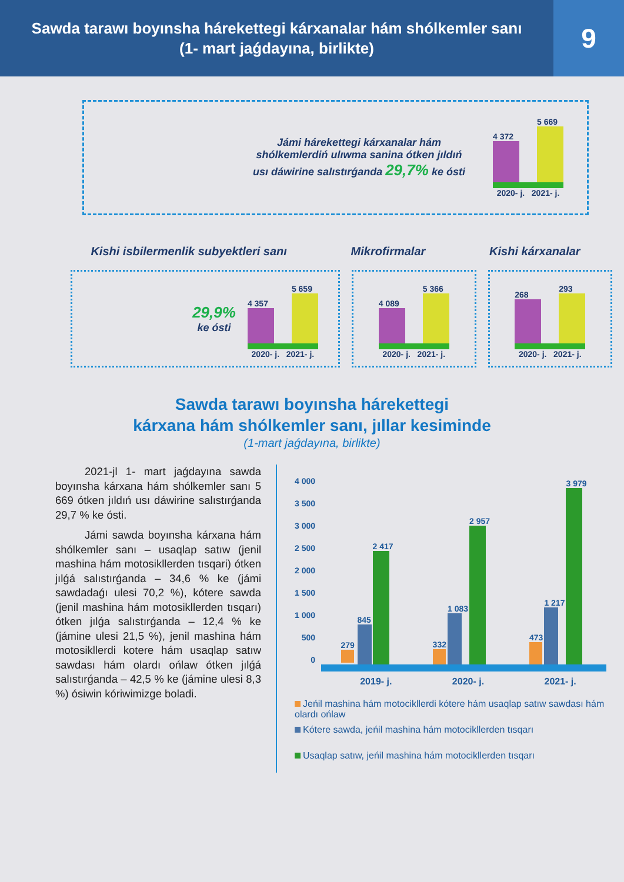Sawda tarawı boyınsha hárekettegi kárxanalar hám shólkemler sanı
(1- mart jaǵdayına, birlikte)
9
Jámi hárekettegi kárxanalar hám shólkemlerdiń ulıwma sanina ótken jıldıń usı dáwirine salıstırǵanda 29,7% ke ósti
4 372
5 669
2020- j. 2021- j.
Kishi isbilermenlik subyektleri sanı Mikrofirmalar Kishi kárxanalar
29,9%
ke ósti
4 357
5 659
2020- j. 2021- j.
4 089
5 366
2020- j. 2021- j.
268
293
2020- j. 2021- j.
Sawda tarawı boyınsha hárekettegi
kárxana hám shólkemler sanı, jıllar kesiminde
(1-mart jaǵdayına, birlikte)
2021-jl 1- mart jaǵdayına sawda boyınsha kárxana hám shólkemler sanı 5 669 ótken jıldıń usı dáwirine salıstırǵanda 29,7 % ke ósti.
Jámi sawda boyınsha kárxana hám shólkemler sanı – usaqlap satıw (jenil mashina hám motosikllerden tısqari) ótken jılǵá salıstırǵanda – 34,6 % ke (jámi sawdadaǵı ulesi 70,2 %), kótere sawda (jenil mashina hám motosikllerden tısqarı) ótken jılǵa salıstırǵanda – 12,4 % ke (jámine ulesi 21,5 %), jenil mashina hám motosikllerdi kotere hám usaqlap satıw sawdası hám olardı ońlaw ótken jılǵá salıstırǵanda – 42,5 % ke (jámine ulesi 8,3 %) ósiwin kóriwimizge boladi.
4 000
3 500
3 000
2 500
2 000
1 500
1 000
500
0
279
845
2 417
332
1 083
2 957
473
1 217
3 979
2019- j. 2020- j. 2021- j.
Jeńil mashina hám motocikllerdi kótere hám usaqlap satıw sawdası hám olardı ońlaw
Kótere sawda, jeńil mashina hám motocikllerden tısqarı
Usaqlap satıw, jeńil mashina hám motocikllerden tısqarı